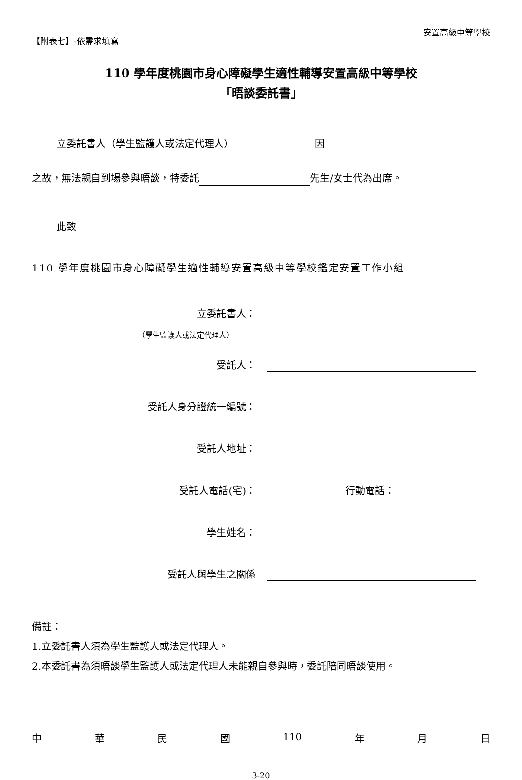【附表七】-依需求填寫
安置高級中等學校
110 學年度桃園市身心障礙學生適性輔導安置高級中等學校
「晤談委託書」
立委託書人（學生監護人或法定代理人） 因
之故，無法親自到場參與晤談，特委託 先生/女士代為出席。
此致
110 學年度桃園市身心障礙學生適性輔導安置高級中等學校鑑定安置工作小組
立委託書人：
（學生監護人或法定代理人）
受託人：
受託人身分證統一編號：
受託人地址：
受託人電話(宅)： 行動電話：
學生姓名：
受託人與學生之關係
備註：
1.立委託書人須為學生監護人或法定代理人。
2.本委託書為須晤談學生監護人或法定代理人未能親自參與時，委託陪同晤談使用。
中華民國 110 年 月 日
3-20